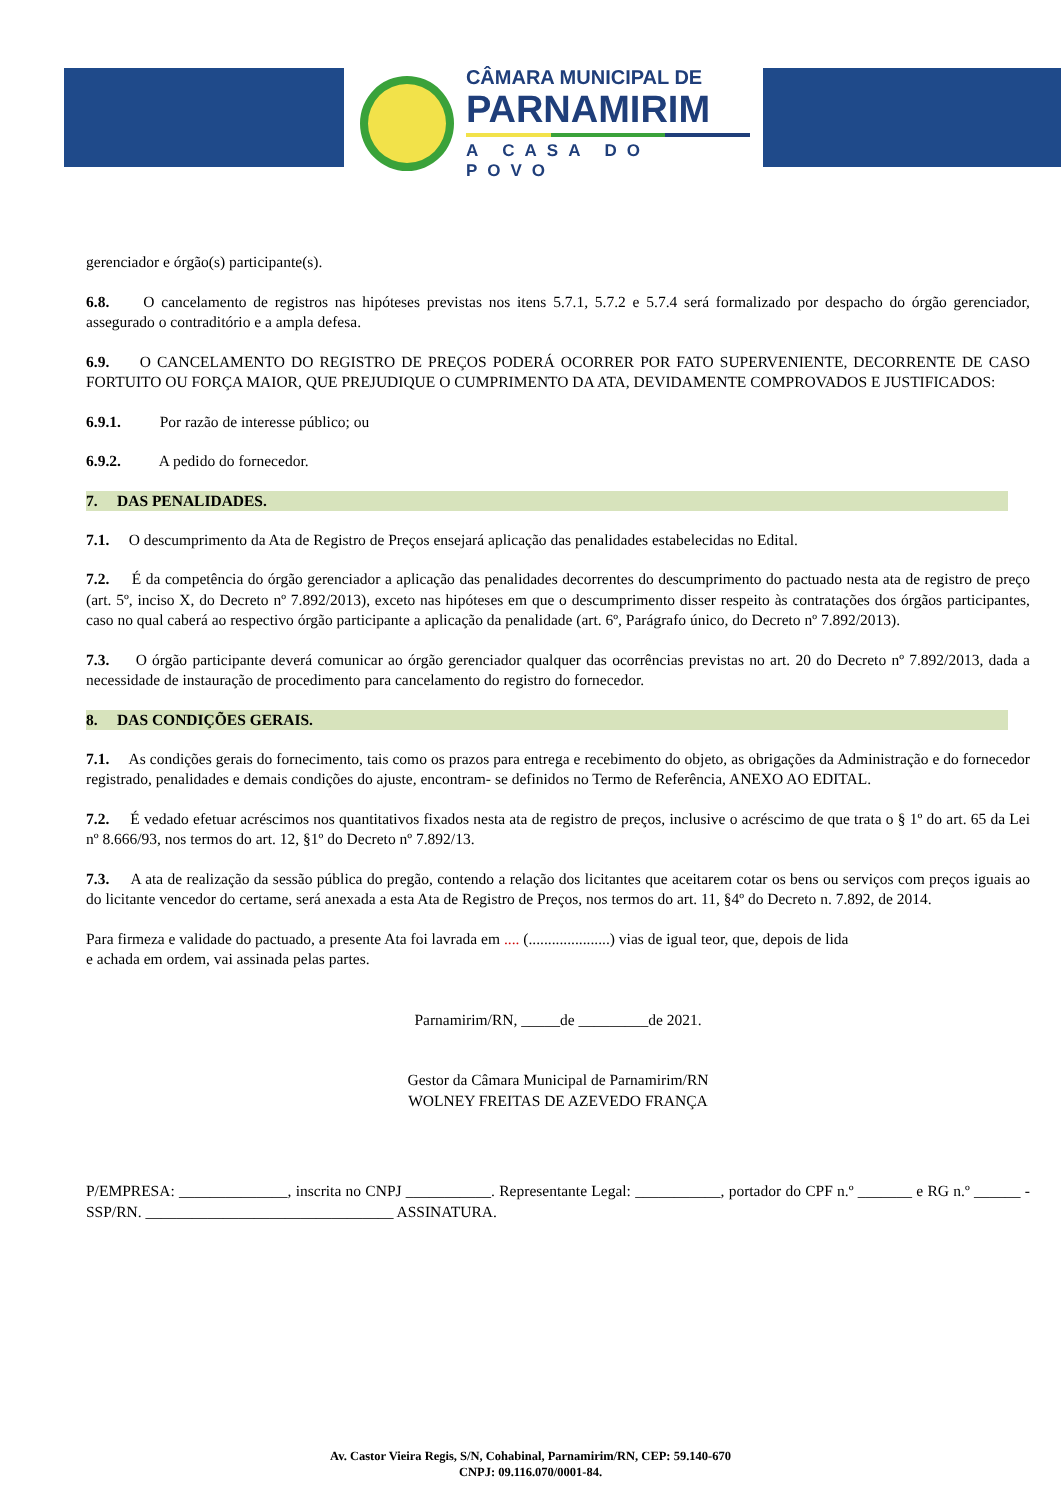CÂMARA MUNICIPAL DE
PARNAMIRIM
A CASA DO POVO
gerenciador e órgão(s) participante(s).
6.8. O cancelamento de registros nas hipóteses previstas nos itens 5.7.1, 5.7.2 e 5.7.4 será formalizado por despacho do órgão gerenciador, assegurado o contraditório e a ampla defesa.
6.9. O CANCELAMENTO DO REGISTRO DE PREÇOS PODERÁ OCORRER POR FATO SUPERVENIENTE, DECORRENTE DE CASO FORTUITO OU FORÇA MAIOR, QUE PREJUDIQUE O CUMPRIMENTO DA ATA, DEVIDAMENTE COMPROVADOS E JUSTIFICADOS:
6.9.1. Por razão de interesse público; ou
6.9.2. A pedido do fornecedor.
7. DAS PENALIDADES.
7.1. O descumprimento da Ata de Registro de Preços ensejará aplicação das penalidades estabelecidas no Edital.
7.2. É da competência do órgão gerenciador a aplicação das penalidades decorrentes do descumprimento do pactuado nesta ata de registro de preço (art. 5º, inciso X, do Decreto nº 7.892/2013), exceto nas hipóteses em que o descumprimento disser respeito às contratações dos órgãos participantes, caso no qual caberá ao respectivo órgão participante a aplicação da penalidade (art. 6º, Parágrafo único, do Decreto nº 7.892/2013).
7.3. O órgão participante deverá comunicar ao órgão gerenciador qualquer das ocorrências previstas no art. 20 do Decreto nº 7.892/2013, dada a necessidade de instauração de procedimento para cancelamento do registro do fornecedor.
8. DAS CONDIÇÕES GERAIS.
7.1. As condições gerais do fornecimento, tais como os prazos para entrega e recebimento do objeto, as obrigações da Administração e do fornecedor registrado, penalidades e demais condições do ajuste, encontram- se definidos no Termo de Referência, ANEXO AO EDITAL.
7.2. É vedado efetuar acréscimos nos quantitativos fixados nesta ata de registro de preços, inclusive o acréscimo de que trata o § 1º do art. 65 da Lei nº 8.666/93, nos termos do art. 12, §1º do Decreto nº 7.892/13.
7.3. A ata de realização da sessão pública do pregão, contendo a relação dos licitantes que aceitarem cotar os bens ou serviços com preços iguais ao do licitante vencedor do certame, será anexada a esta Ata de Registro de Preços, nos termos do art. 11, §4º do Decreto n. 7.892, de 2014.
Para firmeza e validade do pactuado, a presente Ata foi lavrada em .... (.....................) vias de igual teor, que, depois de lida
e achada em ordem, vai assinada pelas partes.
Parnamirim/RN, _____de _________de 2021.
Gestor da Câmara Municipal de Parnamirim/RN
WOLNEY FREITAS DE AZEVEDO FRANÇA
P/EMPRESA: ______________, inscrita no CNPJ ___________. Representante Legal: ___________, portador do CPF n.º _______ e RG n.º ______ - SSP/RN. ________________________________ ASSINATURA.
Av. Castor Vieira Regis, S/N, Cohabinal, Parnamirim/RN, CEP: 59.140-670
CNPJ: 09.116.070/0001-84.